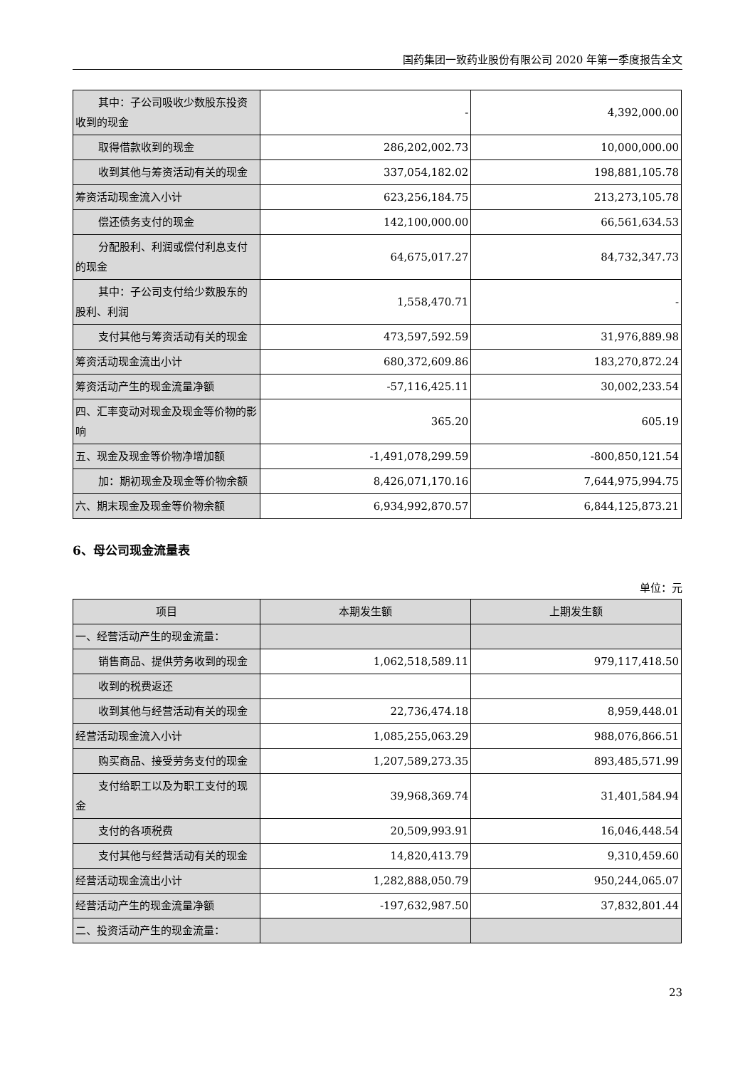国药集团一致药业股份有限公司 2020 年第一季度报告全文
| 其中：子公司吸收少数股东投资收到的现金 | - | 4,392,000.00 |
| 取得借款收到的现金 | 286,202,002.73 | 10,000,000.00 |
| 收到其他与筹资活动有关的现金 | 337,054,182.02 | 198,881,105.78 |
| 筹资活动现金流入小计 | 623,256,184.75 | 213,273,105.78 |
| 偿还债务支付的现金 | 142,100,000.00 | 66,561,634.53 |
| 分配股利、利润或偿付利息支付的现金 | 64,675,017.27 | 84,732,347.73 |
| 其中：子公司支付给少数股东的股利、利润 | 1,558,470.71 | - |
| 支付其他与筹资活动有关的现金 | 473,597,592.59 | 31,976,889.98 |
| 筹资活动现金流出小计 | 680,372,609.86 | 183,270,872.24 |
| 筹资活动产生的现金流量净额 | -57,116,425.11 | 30,002,233.54 |
| 四、汇率变动对现金及现金等价物的影响 | 365.20 | 605.19 |
| 五、现金及现金等价物净增加额 | -1,491,078,299.59 | -800,850,121.54 |
| 加：期初现金及现金等价物余额 | 8,426,071,170.16 | 7,644,975,994.75 |
| 六、期末现金及现金等价物余额 | 6,934,992,870.57 | 6,844,125,873.21 |
6、母公司现金流量表
单位：元
| 项目 | 本期发生额 | 上期发生额 |
| --- | --- | --- |
| 一、经营活动产生的现金流量： | | |
| 销售商品、提供劳务收到的现金 | 1,062,518,589.11 | 979,117,418.50 |
| 收到的税费返还 | | |
| 收到其他与经营活动有关的现金 | 22,736,474.18 | 8,959,448.01 |
| 经营活动现金流入小计 | 1,085,255,063.29 | 988,076,866.51 |
| 购买商品、接受劳务支付的现金 | 1,207,589,273.35 | 893,485,571.99 |
| 支付给职工以及为职工支付的现金 | 39,968,369.74 | 31,401,584.94 |
| 支付的各项税费 | 20,509,993.91 | 16,046,448.54 |
| 支付其他与经营活动有关的现金 | 14,820,413.79 | 9,310,459.60 |
| 经营活动现金流出小计 | 1,282,888,050.79 | 950,244,065.07 |
| 经营活动产生的现金流量净额 | -197,632,987.50 | 37,832,801.44 |
| 二、投资活动产生的现金流量： | | |
23